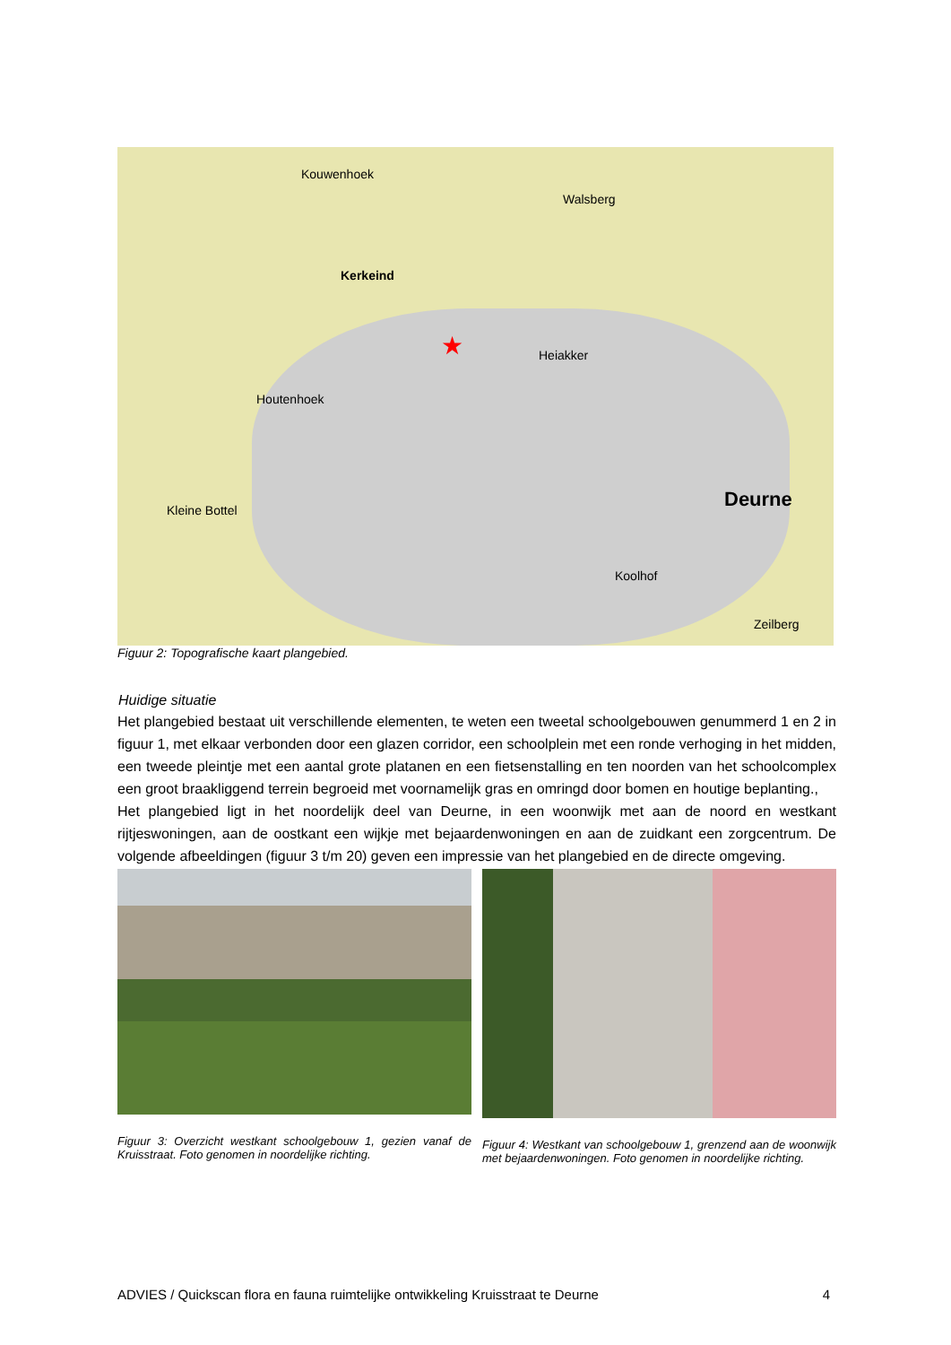Kouwenhoek
Walsberg
Kerkeind
Heiakker
Houtenhoek
Kleine Bottel Deurne
Koolhof
Zeilberg
★
Figuur 2: Topografische kaart plangebied.
Huidige situatie
Het plangebied bestaat uit verschillende elementen, te weten een tweetal schoolgebouwen genummerd 1 en 2 in figuur 1, met elkaar verbonden door een glazen corridor, een schoolplein met een ronde verhoging in het midden, een tweede pleintje met een aantal grote platanen en een fietsenstalling en ten noorden van het schoolcomplex een groot braakliggend terrein begroeid met voornamelijk gras en omringd door bomen en houtige beplanting.,
Het plangebied ligt in het noordelijk deel van Deurne, in een woonwijk met aan de noord en westkant rijtjeswoningen, aan de oostkant een wijkje met bejaardenwoningen en aan de zuidkant een zorgcentrum. De volgende afbeeldingen (figuur 3 t/m 20) geven een impressie van het plangebied en de directe omgeving.
Figuur 3: Overzicht westkant schoolgebouw 1, gezien vanaf de Kruisstraat. Foto genomen in noordelijke richting.
Figuur 4: Westkant van schoolgebouw 1, grenzend aan de woonwijk met bejaardenwoningen. Foto genomen in noordelijke richting.
ADVIES / Quickscan flora en fauna ruimtelijke ontwikkeling Kruisstraat te Deurne 4